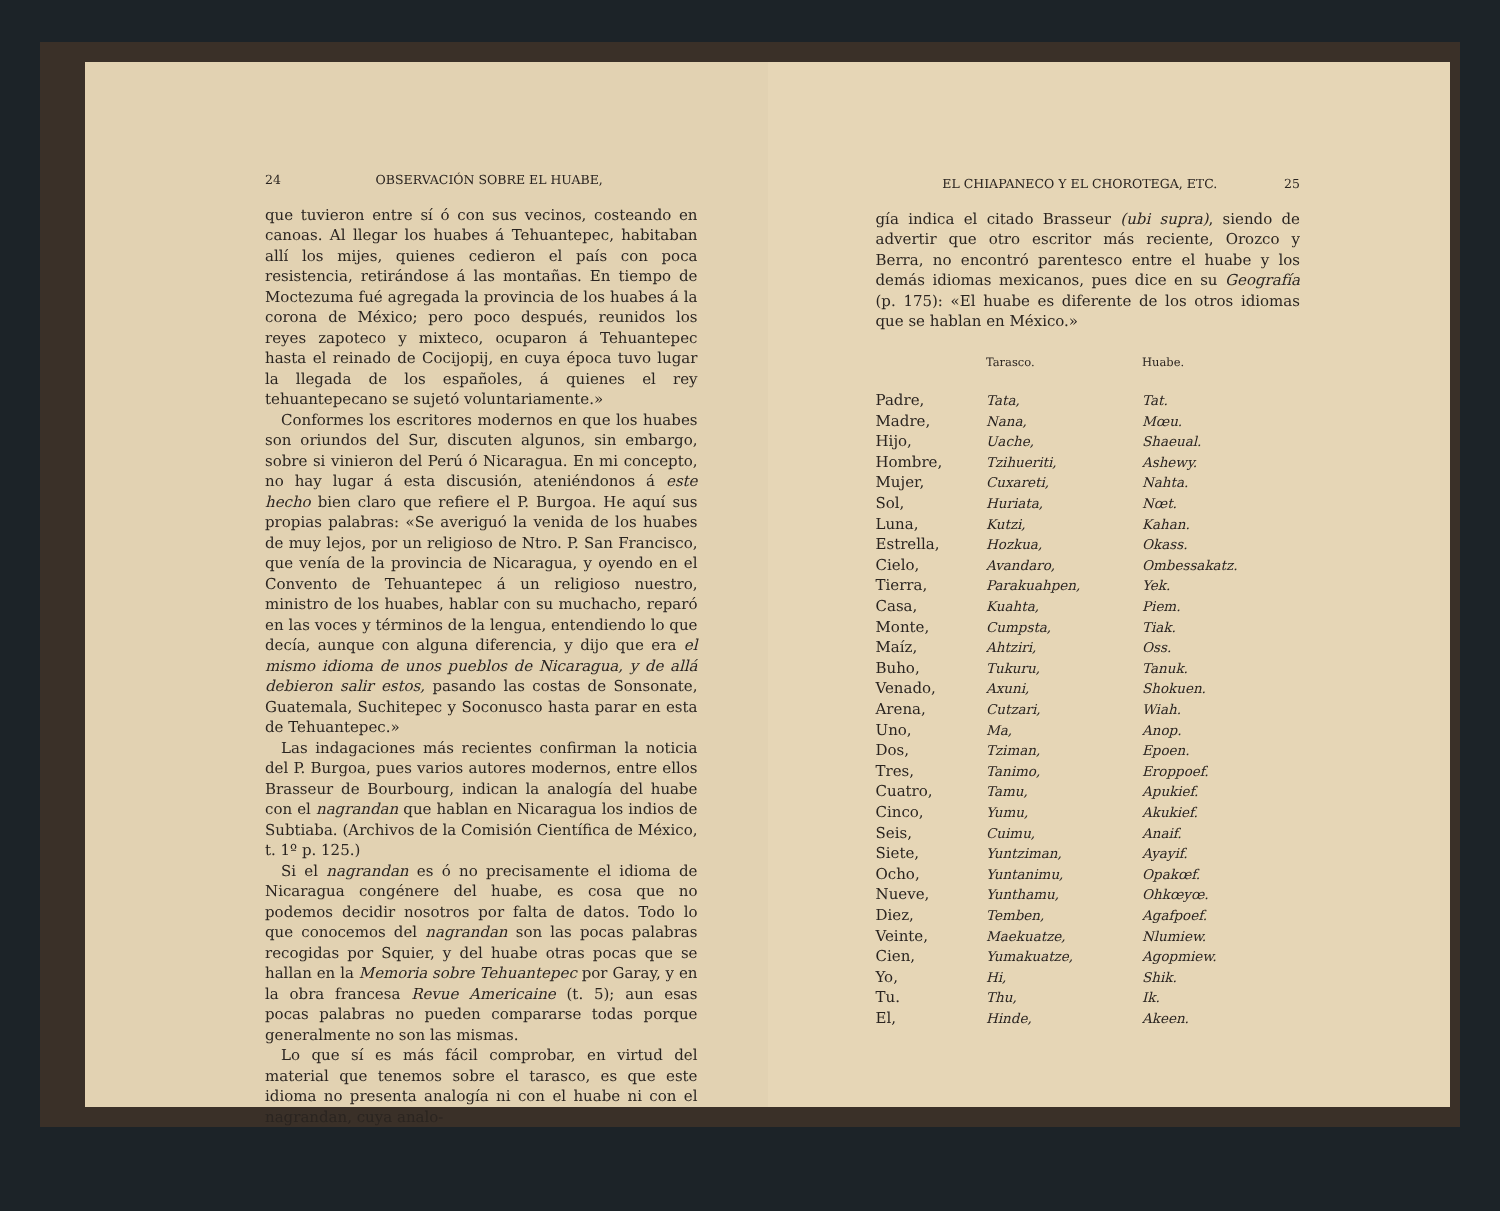24 OBSERVACIÓN SOBRE EL HUABE,
que tuvieron entre sí ó con sus vecinos, costeando en canoas. Al llegar los huabes á Tehuantepec, habitaban allí los mijes, quienes cedieron el país con poca resistencia, retirándose á las montañas. En tiempo de Moctezuma fué agregada la provincia de los huabes á la corona de México; pero poco después, reunidos los reyes zapoteco y mixteco, ocuparon á Tehuantepec hasta el reinado de Cocijopij, en cuya época tuvo lugar la llegada de los españoles, á quienes el rey tehuantepecano se sujetó voluntariamente.»
Conformes los escritores modernos en que los huabes son oriundos del Sur, discuten algunos, sin embargo, sobre si vinieron del Perú ó Nicaragua. En mi concepto, no hay lugar á esta discusión, ateniéndonos á este hecho bien claro que refiere el P. Burgoa. He aquí sus propias palabras: «Se averiguó la venida de los huabes de muy lejos, por un religioso de Ntro. P. San Francisco, que venía de la provincia de Nicaragua, y oyendo en el Convento de Tehuantepec á un religioso nuestro, ministro de los huabes, hablar con su muchacho, reparó en las voces y términos de la lengua, entendiendo lo que decía, aunque con alguna diferencia, y dijo que era el mismo idioma de unos pueblos de Nicaragua, y de allá debieron salir estos, pasando las costas de Sonsonate, Guatemala, Suchitepec y Soconusco hasta parar en esta de Tehuantepec.»
Las indagaciones más recientes confirman la noticia del P. Burgoa, pues varios autores modernos, entre ellos Brasseur de Bourbourg, indican la analogía del huabe con el nagrandan que hablan en Nicaragua los indios de Subtiaba. (Archivos de la Comisión Científica de México, t. 1º p. 125.)
Si el nagrandan es ó no precisamente el idioma de Nicaragua congénere del huabe, es cosa que no podemos decidir nosotros por falta de datos. Todo lo que conocemos del nagrandan son las pocas palabras recogidas por Squier, y del huabe otras pocas que se hallan en la Memoria sobre Tehuantepec por Garay, y en la obra francesa Revue Americaine (t. 5); aun esas pocas palabras no pueden compararse todas porque generalmente no son las mismas.
Lo que sí es más fácil comprobar, en virtud del material que tenemos sobre el tarasco, es que este idioma no presenta analogía ni con el huabe ni con el nagrandan, cuya analo-
EL CHIAPANECO Y EL CHOROTEGA, ETC. 25
gía indica el citado Brasseur (ubi supra), siendo de advertir que otro escritor más reciente, Orozco y Berra, no encontró parentesco entre el huabe y los demás idiomas mexicanos, pues dice en su Geografía (p. 175): «El huabe es diferente de los otros idiomas que se hablan en México.»
| | Tarasco. | Huabe. |
| --- | --- | --- |
| Padre, | Tata, | Tat. |
| Madre, | Nana, | Mœu. |
| Hijo, | Uache, | Shaeual. |
| Hombre, | Tzihueriti, | Ashewy. |
| Mujer, | Cuxareti, | Nahta. |
| Sol, | Huriata, | Nœt. |
| Luna, | Kutzi, | Kahan. |
| Estrella, | Hozkua, | Okass. |
| Cielo, | Avandaro, | Ombessakatz. |
| Tierra, | Parakuahpen, | Yek. |
| Casa, | Kuahta, | Piem. |
| Monte, | Cumpsta, | Tiak. |
| Maíz, | Ahtziri, | Oss. |
| Buho, | Tukuru, | Tanuk. |
| Venado, | Axuni, | Shokuen. |
| Arena, | Cutzari, | Wiah. |
| Uno, | Ma, | Anop. |
| Dos, | Tziman, | Epoen. |
| Tres, | Tanimo, | Eroppoef. |
| Cuatro, | Tamu, | Apukief. |
| Cinco, | Yumu, | Akukief. |
| Seis, | Cuimu, | Anaif. |
| Siete, | Yuntziman, | Ayayif. |
| Ocho, | Yuntanimu, | Opakœf. |
| Nueve, | Yunthamu, | Ohkœyœ. |
| Diez, | Temben, | Agafpoef. |
| Veinte, | Maekuatze, | Nlumiew. |
| Cien, | Yumakuatze, | Agopmiew. |
| Yo, | Hi, | Shik. |
| Tu. | Thu, | Ik. |
| El, | Hinde, | Akeen. |